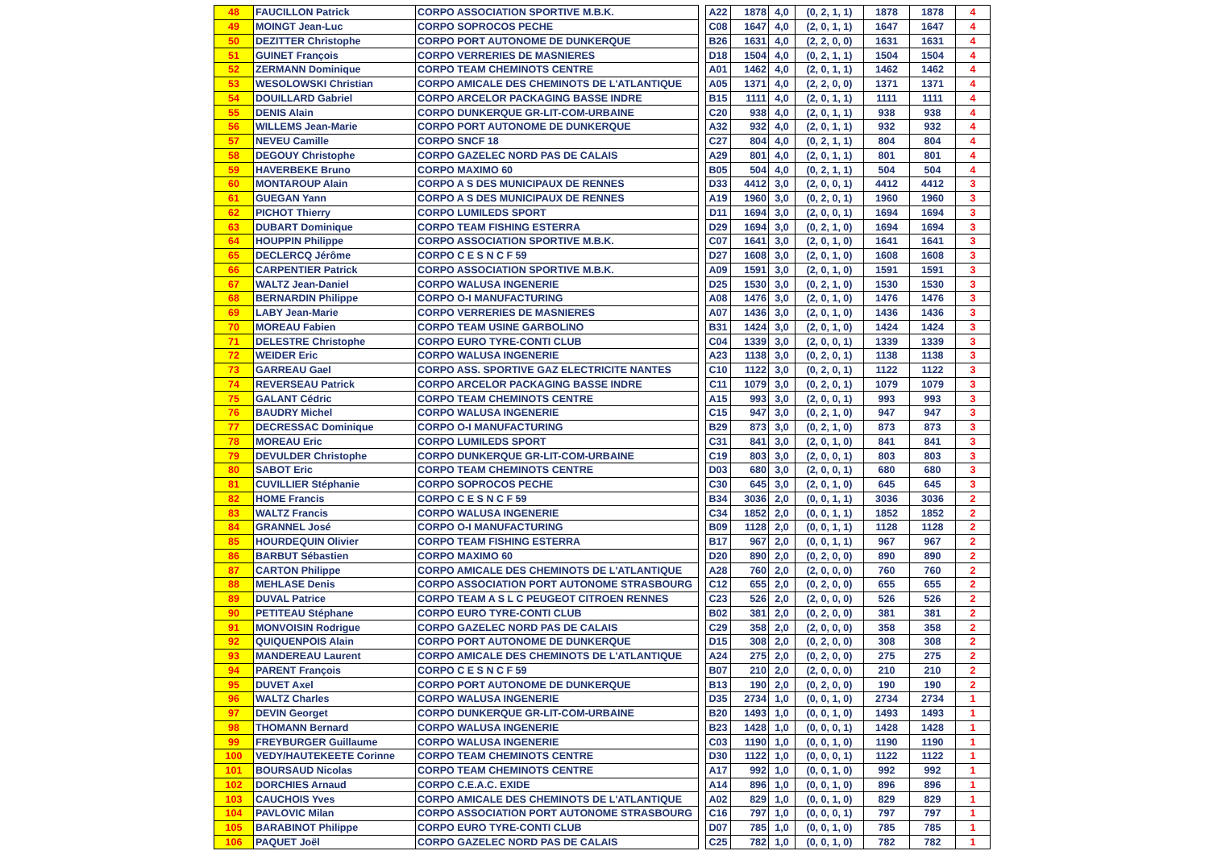| 48 | FAUCILLON Patrick | CORPO ASSOCIATION SPORTIVE M.B.K. | | A22 | 1878 | 4,0 | (0, 2, 1, 1) | 1878 | 1878 | 4 |
| 49 | MOINGT Jean-Luc | CORPO SOPROCOS PECHE | | C08 | 1647 | 4,0 | (2, 0, 1, 1) | 1647 | 1647 | 4 |
| 50 | DEZITTER Christophe | CORPO PORT AUTONOME DE DUNKERQUE | | B26 | 1631 | 4,0 | (2, 2, 0, 0) | 1631 | 1631 | 4 |
| 51 | GUINET François | CORPO VERRERIES DE MASNIERES | | D18 | 1504 | 4,0 | (0, 2, 1, 1) | 1504 | 1504 | 4 |
| 52 | ZERMANN Dominique | CORPO TEAM CHEMINOTS CENTRE | | A01 | 1462 | 4,0 | (2, 0, 1, 1) | 1462 | 1462 | 4 |
| 53 | WESOLOWSKI Christian | CORPO AMICALE DES CHEMINOTS DE L'ATLANTIQUE | | A05 | 1371 | 4,0 | (2, 2, 0, 0) | 1371 | 1371 | 4 |
| 54 | DOUILLARD Gabriel | CORPO ARCELOR PACKAGING BASSE INDRE | | B15 | 1111 | 4,0 | (2, 0, 1, 1) | 1111 | 1111 | 4 |
| 55 | DENIS Alain | CORPO DUNKERQUE GR-LIT-COM-URBAINE | | C20 | 938 | 4,0 | (2, 0, 1, 1) | 938 | 938 | 4 |
| 56 | WILLEMS Jean-Marie | CORPO PORT AUTONOME DE DUNKERQUE | | A32 | 932 | 4,0 | (2, 0, 1, 1) | 932 | 932 | 4 |
| 57 | NEVEU Camille | CORPO SNCF 18 | | C27 | 804 | 4,0 | (0, 2, 1, 1) | 804 | 804 | 4 |
| 58 | DEGOUY Christophe | CORPO GAZELEC NORD PAS DE CALAIS | | A29 | 801 | 4,0 | (2, 0, 1, 1) | 801 | 801 | 4 |
| 59 | HAVERBEKE Bruno | CORPO MAXIMO 60 | | B05 | 504 | 4,0 | (0, 2, 1, 1) | 504 | 504 | 4 |
| 60 | MONTAROUP Alain | CORPO A S DES MUNICIPAUX DE RENNES | | D33 | 4412 | 3,0 | (2, 0, 0, 1) | 4412 | 4412 | 3 |
| 61 | GUEGAN Yann | CORPO A S DES MUNICIPAUX DE RENNES | | A19 | 1960 | 3,0 | (0, 2, 0, 1) | 1960 | 1960 | 3 |
| 62 | PICHOT Thierry | CORPO LUMILEDS SPORT | | D11 | 1694 | 3,0 | (2, 0, 0, 1) | 1694 | 1694 | 3 |
| 63 | DUBART Dominique | CORPO TEAM FISHING ESTERRA | | D29 | 1694 | 3,0 | (0, 2, 1, 0) | 1694 | 1694 | 3 |
| 64 | HOUPPIN Philippe | CORPO ASSOCIATION SPORTIVE M.B.K. | | C07 | 1641 | 3,0 | (2, 0, 1, 0) | 1641 | 1641 | 3 |
| 65 | DECLERCQ Jérôme | CORPO C E S N C F 59 | | D27 | 1608 | 3,0 | (2, 0, 1, 0) | 1608 | 1608 | 3 |
| 66 | CARPENTIER Patrick | CORPO ASSOCIATION SPORTIVE M.B.K. | | A09 | 1591 | 3,0 | (2, 0, 1, 0) | 1591 | 1591 | 3 |
| 67 | WALTZ Jean-Daniel | CORPO WALUSA INGENERIE | | D25 | 1530 | 3,0 | (0, 2, 1, 0) | 1530 | 1530 | 3 |
| 68 | BERNARDIN Philippe | CORPO O-I MANUFACTURING | | A08 | 1476 | 3,0 | (2, 0, 1, 0) | 1476 | 1476 | 3 |
| 69 | LABY Jean-Marie | CORPO VERRERIES DE MASNIERES | | A07 | 1436 | 3,0 | (2, 0, 1, 0) | 1436 | 1436 | 3 |
| 70 | MOREAU Fabien | CORPO TEAM USINE GARBOLINO | | B31 | 1424 | 3,0 | (2, 0, 1, 0) | 1424 | 1424 | 3 |
| 71 | DELESTRE Christophe | CORPO EURO TYRE-CONTI CLUB | | C04 | 1339 | 3,0 | (2, 0, 0, 1) | 1339 | 1339 | 3 |
| 72 | WEIDER Eric | CORPO WALUSA INGENERIE | | A23 | 1138 | 3,0 | (0, 2, 0, 1) | 1138 | 1138 | 3 |
| 73 | GARREAU Gael | CORPO ASS. SPORTIVE GAZ ELECTRICITE NANTES | | C10 | 1122 | 3,0 | (0, 2, 0, 1) | 1122 | 1122 | 3 |
| 74 | REVERSEAU Patrick | CORPO ARCELOR PACKAGING BASSE INDRE | | C11 | 1079 | 3,0 | (0, 2, 0, 1) | 1079 | 1079 | 3 |
| 75 | GALANT Cédric | CORPO TEAM CHEMINOTS CENTRE | | A15 | 993 | 3,0 | (2, 0, 0, 1) | 993 | 993 | 3 |
| 76 | BAUDRY Michel | CORPO WALUSA INGENERIE | | C15 | 947 | 3,0 | (0, 2, 1, 0) | 947 | 947 | 3 |
| 77 | DECRESSAC Dominique | CORPO O-I MANUFACTURING | | B29 | 873 | 3,0 | (0, 2, 1, 0) | 873 | 873 | 3 |
| 78 | MOREAU Eric | CORPO LUMILEDS SPORT | | C31 | 841 | 3,0 | (2, 0, 1, 0) | 841 | 841 | 3 |
| 79 | DEVULDER Christophe | CORPO DUNKERQUE GR-LIT-COM-URBAINE | | C19 | 803 | 3,0 | (2, 0, 0, 1) | 803 | 803 | 3 |
| 80 | SABOT Eric | CORPO TEAM CHEMINOTS CENTRE | | D03 | 680 | 3,0 | (2, 0, 0, 1) | 680 | 680 | 3 |
| 81 | CUVILLIER Stéphanie | CORPO SOPROCOS PECHE | | C30 | 645 | 3,0 | (2, 0, 1, 0) | 645 | 645 | 3 |
| 82 | HOME Francis | CORPO C E S N C F 59 | | B34 | 3036 | 2,0 | (0, 0, 1, 1) | 3036 | 3036 | 2 |
| 83 | WALTZ Francis | CORPO WALUSA INGENERIE | | C34 | 1852 | 2,0 | (0, 0, 1, 1) | 1852 | 1852 | 2 |
| 84 | GRANNEL José | CORPO O-I MANUFACTURING | | B09 | 1128 | 2,0 | (0, 0, 1, 1) | 1128 | 1128 | 2 |
| 85 | HOURDEQUIN Olivier | CORPO TEAM FISHING ESTERRA | | B17 | 967 | 2,0 | (0, 0, 1, 1) | 967 | 967 | 2 |
| 86 | BARBUT Sébastien | CORPO MAXIMO 60 | | D20 | 890 | 2,0 | (0, 2, 0, 0) | 890 | 890 | 2 |
| 87 | CARTON Philippe | CORPO AMICALE DES CHEMINOTS DE L'ATLANTIQUE | | A28 | 760 | 2,0 | (2, 0, 0, 0) | 760 | 760 | 2 |
| 88 | MEHLASE Denis | CORPO ASSOCIATION PORT AUTONOME STRASBOURG | | C12 | 655 | 2,0 | (0, 2, 0, 0) | 655 | 655 | 2 |
| 89 | DUVAL Patrice | CORPO TEAM A S L C PEUGEOT CITROEN RENNES | | C23 | 526 | 2,0 | (2, 0, 0, 0) | 526 | 526 | 2 |
| 90 | PETITEAU Stéphane | CORPO EURO TYRE-CONTI CLUB | | B02 | 381 | 2,0 | (0, 2, 0, 0) | 381 | 381 | 2 |
| 91 | MONVOISIN Rodrigue | CORPO GAZELEC NORD PAS DE CALAIS | | C29 | 358 | 2,0 | (2, 0, 0, 0) | 358 | 358 | 2 |
| 92 | QUIQUENPOIS Alain | CORPO PORT AUTONOME DE DUNKERQUE | | D15 | 308 | 2,0 | (0, 2, 0, 0) | 308 | 308 | 2 |
| 93 | MANDEREAU Laurent | CORPO AMICALE DES CHEMINOTS DE L'ATLANTIQUE | | A24 | 275 | 2,0 | (0, 2, 0, 0) | 275 | 275 | 2 |
| 94 | PARENT François | CORPO C E S N C F 59 | | B07 | 210 | 2,0 | (2, 0, 0, 0) | 210 | 210 | 2 |
| 95 | DUVET Axel | CORPO PORT AUTONOME DE DUNKERQUE | | B13 | 190 | 2,0 | (0, 2, 0, 0) | 190 | 190 | 2 |
| 96 | WALTZ Charles | CORPO WALUSA INGENERIE | | D35 | 2734 | 1,0 | (0, 0, 1, 0) | 2734 | 2734 | 1 |
| 97 | DEVIN Georget | CORPO DUNKERQUE GR-LIT-COM-URBAINE | | B20 | 1493 | 1,0 | (0, 0, 1, 0) | 1493 | 1493 | 1 |
| 98 | THOMANN Bernard | CORPO WALUSA INGENERIE | | B23 | 1428 | 1,0 | (0, 0, 0, 1) | 1428 | 1428 | 1 |
| 99 | FREYBURGER Guillaume | CORPO WALUSA INGENERIE | | C03 | 1190 | 1,0 | (0, 0, 1, 0) | 1190 | 1190 | 1 |
| 100 | VEDY/HAUTEKEETE Corinne | CORPO TEAM CHEMINOTS CENTRE | | D30 | 1122 | 1,0 | (0, 0, 0, 1) | 1122 | 1122 | 1 |
| 101 | BOURSAUD Nicolas | CORPO TEAM CHEMINOTS CENTRE | | A17 | 992 | 1,0 | (0, 0, 1, 0) | 992 | 992 | 1 |
| 102 | DORCHIES Arnaud | CORPO C.E.A.C. EXIDE | | A14 | 896 | 1,0 | (0, 0, 1, 0) | 896 | 896 | 1 |
| 103 | CAUCHOIS Yves | CORPO AMICALE DES CHEMINOTS DE L'ATLANTIQUE | | A02 | 829 | 1,0 | (0, 0, 1, 0) | 829 | 829 | 1 |
| 104 | PAVLOVIC Milan | CORPO ASSOCIATION PORT AUTONOME STRASBOURG | | C16 | 797 | 1,0 | (0, 0, 0, 1) | 797 | 797 | 1 |
| 105 | BARABINOT Philippe | CORPO EURO TYRE-CONTI CLUB | | D07 | 785 | 1,0 | (0, 0, 1, 0) | 785 | 785 | 1 |
| 106 | PAQUET Joël | CORPO GAZELEC NORD PAS DE CALAIS | | C25 | 782 | 1,0 | (0, 0, 1, 0) | 782 | 782 | 1 |